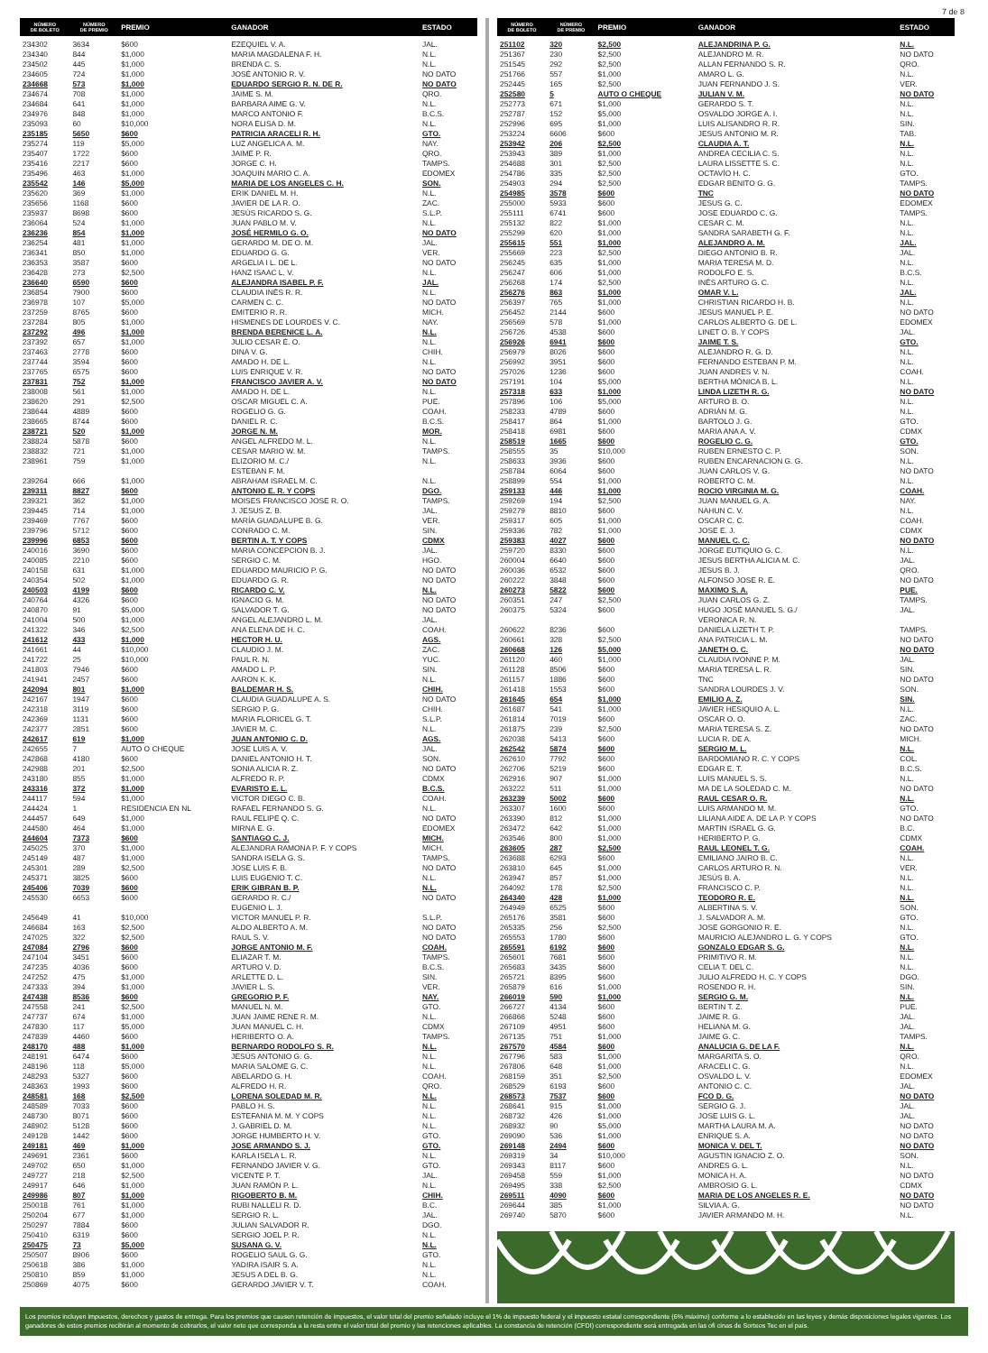7 de 8
| NÚMERO DE BOLETO | NÚMERO DE PREMIO | PREMIO | GANADOR | ESTADO |
| --- | --- | --- | --- | --- |
| 234302 | 3634 | $600 | EZEQUIEL V. A. | JAL. |
| 234340 | 844 | $1,000 | MARIA MAGDALENA F. H. | N.L. |
| 234502 | 445 | $1,000 | BRENDA C. S. | N.L. |
| 234605 | 724 | $1,000 | JOSÉ ANTONIO R. V. | NO DATO |
| 234668 | 573 | $1,000 | EDUARDO SERGIO R. N. DE R. | NO DATO |
| 234674 | 708 | $1,000 | JAIME S. M. | QRO. |
| 234684 | 641 | $1,000 | BARBARA AIME G. V. | N.L. |
| 234976 | 848 | $1,000 | MARCO ANTONIO F. | B.C.S. |
| 235093 | 60 | $10,000 | NORA ELISA D. M. | N.L. |
| 235185 | 5650 | $600 | PATRICIA ARACELI R. H. | GTO. |
| 235274 | 119 | $5,000 | LUZ ANGELICA A. M. | NAY. |
| 235407 | 1722 | $600 | JAIME P. R. | QRO. |
| 235416 | 2217 | $600 | JORGE C. H. | TAMPS. |
| 235496 | 463 | $1,000 | JOAQUIN MARIO C. A. | EDOMEX |
| 235542 | 146 | $5,000 | MARIA DE LOS ANGELES C. H. | SON. |
| 235620 | 369 | $1,000 | ERIK DANIEL M. H. | N.L. |
| 235656 | 1168 | $600 | JAVIER DE LA R. O. | ZAC. |
| 235937 | 8698 | $600 | JESÚS RICARDO S. G. | S.L.P. |
| 236064 | 524 | $1,000 | JUAN PABLO M. V. | N.L. |
| 236236 | 854 | $1,000 | JOSÉ HERMILO G. O. | NO DATO |
| 236254 | 481 | $1,000 | GERARDO M. DE O. M. | JAL. |
| 236341 | 850 | $1,000 | EDUARDO G. G. | VER. |
| 236353 | 3587 | $600 | ARGELIA I L. DE L. | NO DATO |
| 236428 | 273 | $2,500 | HANZ ISAAC L. V. | N.L. |
| 236640 | 6590 | $600 | ALEJANDRA ISABEL P. F. | JAL. |
| 236854 | 7900 | $600 | CLAUDIA INÉS R. R. | N.L. |
| 236978 | 107 | $5,000 | CARMEN C. C. | NO DATO |
| 237259 | 8765 | $600 | EMITERIO R. R. | MICH. |
| 237284 | 805 | $1,000 | HISMENES DE LOURDES V. C. | NAY. |
| 237292 | 496 | $1,000 | BRENDA BERENICE L. A. | N.L. |
| 237392 | 657 | $1,000 | JULIO CESAR É. O. | N.L. |
| 237463 | 2778 | $600 | DINA V. G. | CHIH. |
| 237744 | 3594 | $600 | AMADO H. DE L. | N.L. |
| 237765 | 6575 | $600 | LUIS ENRIQUE V. R. | NO DATO |
| 237831 | 752 | $1,000 | FRANCISCO JAVIER A. V. | NO DATO |
| 238008 | 561 | $1,000 | AMADO H. DE L. | N.L. |
| 238620 | 291 | $2,500 | OSCAR MIGUEL C. A. | PUE. |
| 238644 | 4889 | $600 | ROGELIO G. G. | COAH. |
| 238665 | 8744 | $600 | DANIEL R. C. | B.C.S. |
| 238721 | 520 | $1,000 | JORGE N. M. | MOR. |
| 238824 | 5878 | $600 | ANGEL ALFREDO M. L. | N.L. |
| 238832 | 721 | $1,000 | CESAR MARIO W. M. | TAMPS. |
| 238961 | 759 | $1,000 | ELIZORIO M. C./ | N.L. |
| | | | ESTEBAN F. M. | |
| 239264 | 666 | $1,000 | ABRAHAM ISRAEL M. C. | N.L. |
| 239311 | 8827 | $600 | ANTONIO E. R. Y COPS | DGO. |
| 239321 | 362 | $1,000 | MOISES FRANCISCO JOSE R. O. | TAMPS. |
| 239445 | 714 | $1,000 | J. JESUS Z. B. | JAL. |
| 239469 | 7767 | $600 | MARÍA GUADALUPE B. G. | VER. |
| 239796 | 5712 | $600 | CONRADO C. M. | SIN. |
| 239996 | 6853 | $600 | BERTIN A. T. Y COPS | CDMX |
| 240016 | 3690 | $600 | MARIA CONCEPCION B. J. | JAL. |
| 240085 | 2210 | $600 | SERGIO C. M. | HGO. |
| 240158 | 631 | $1,000 | EDUARDO MAURICIO P. G. | NO DATO |
| 240354 | 502 | $1,000 | EDUARDO G. R. | NO DATO |
| 240503 | 4199 | $600 | RICARDO C. V. | N.L. |
| 240764 | 4326 | $600 | IGNACIO G. M. | NO DATO |
| 240870 | 91 | $5,000 | SALVADOR T. G. | NO DATO |
| 241004 | 500 | $1,000 | ANGEL ALEJANDRO L. M. | JAL. |
| 241322 | 346 | $2,500 | ANA ELENA DE H. C. | COAH. |
| 241612 | 433 | $1,000 | HECTOR H. U. | AGS. |
| 241661 | 44 | $10,000 | CLAUDIO J. M. | ZAC. |
| 241722 | 25 | $10,000 | PAUL R. N. | YUC. |
| 241803 | 7946 | $600 | AMADO L. P. | SIN. |
| 241941 | 2457 | $600 | AARON K. K. | N.L. |
| 242094 | 801 | $1,000 | BALDEMAR H. S. | CHIH. |
| 242167 | 1947 | $600 | CLAUDIA GUADALUPE A. S. | NO DATO |
| 242318 | 3119 | $600 | SERGIO P. G. | CHIH. |
| 242369 | 1131 | $600 | MARIA FLORICEL G. T. | S.L.P. |
| 242377 | 2851 | $600 | JAVIER M. C. | N.L. |
| 242617 | 619 | $1,000 | JUAN ANTONIO C. D. | AGS. |
| 242655 | 7 | AUTO O CHEQUE | JOSE LUIS A. V. | JAL. |
| 242868 | 4180 | $600 | DANIEL ANTONIO H. T. | SON. |
| 242988 | 201 | $2,500 | SONIA ALICIA R. Z. | NO DATO |
| 243180 | 855 | $1,000 | ALFREDO R. P. | CDMX |
| 243316 | 372 | $1,000 | EVARISTO E. L. | B.C.S. |
| 244117 | 594 | $1,000 | VICTOR DIEGO C. B. | COAH. |
| 244424 | 1 | RESIDENCIA EN NL | RAFAEL FERNANDO S. G. | N.L. |
| 244457 | 649 | $1,000 | RAUL FELIPE Q. C. | NO DATO |
| 244580 | 464 | $1,000 | MIRNA E. G. | EDOMEX |
| 244604 | 7373 | $600 | SANTIAGO C. J. | MICH. |
| 245025 | 370 | $1,000 | ALEJANDRA RAMONA P. F. Y COPS | MICH. |
| 245149 | 487 | $1,000 | SANDRA ISELA G. S. | TAMPS. |
| 245301 | 289 | $2,500 | JOSE LUIS F. B. | NO DATO |
| 245371 | 3825 | $600 | LUIS EUGENIO T. C. | N.L. |
| 245406 | 7039 | $600 | ERIK GIBRAN B. P. | N.L. |
| 245530 | 6653 | $600 | GERARDO R. C./ | NO DATO |
| | | | EUGENIO L. J. | |
| 245649 | 41 | $10,000 | VICTOR MANUEL P. R. | S.L.P. |
| 246684 | 163 | $2,500 | ALDO ALBERTO A. M. | NO DATO |
| 247025 | 322 | $2,500 | RAUL S. V. | NO DATO |
| 247084 | 2796 | $600 | JORGE ANTONIO M. F. | COAH. |
| 247104 | 3451 | $600 | ELIAZAR T. M. | TAMPS. |
| 247235 | 4036 | $600 | ARTURO V. D. | B.C.S. |
| 247252 | 475 | $1,000 | ARLETTE D. L. | SIN. |
| 247333 | 394 | $1,000 | JAVIER L. S. | VER. |
| 247438 | 8536 | $600 | GREGORIO P. F. | NAY. |
| 247558 | 241 | $2,500 | MANUEL N. M. | GTO. |
| 247737 | 674 | $1,000 | JUAN JAIME RENE R. M. | N.L. |
| 247830 | 117 | $5,000 | JUAN MANUEL C. H. | CDMX |
| 247839 | 4460 | $600 | HERIBERTO O. A. | TAMPS. |
| 248170 | 488 | $1,000 | BERNARDO RODOLFO S. R. | N.L. |
| 248191 | 6474 | $600 | JESÚS ANTONIO G. G. | N.L. |
| 248196 | 118 | $5,000 | MARIA SALOME G. C. | N.L. |
| 248293 | 5327 | $600 | ABELARDO G. H. | COAH. |
| 248363 | 1993 | $600 | ALFREDO H. R. | QRO. |
| 248581 | 168 | $2,500 | LORENA SOLEDAD M. R. | N.L. |
| 248589 | 7033 | $600 | PABLO H. S. | N.L. |
| 248730 | 8071 | $600 | ESTEFANIA M. M. Y COPS | N.L. |
| 248902 | 5128 | $600 | J. GABRIEL D. M. | N.L. |
| 249128 | 1442 | $600 | JORGE HUMBERTO H. V. | GTO. |
| 249181 | 469 | $1,000 | JOSE ARMANDO S. J. | GTO. |
| 249691 | 2361 | $600 | KARLA ISELA L. R. | N.L. |
| 249702 | 650 | $1,000 | FERNANDO JAVIER V. G. | GTO. |
| 249727 | 218 | $2,500 | VICENTE P. T. | JAL. |
| 249917 | 646 | $1,000 | JUAN RAMÓN P. L. | N.L. |
| 249986 | 807 | $1,000 | RIGOBERTO B. M. | CHIH. |
| 250018 | 761 | $1,000 | RUBI NALLELI R. D. | B.C. |
| 250204 | 677 | $1,000 | SERGIO R. L. | JAL. |
| 250297 | 7884 | $600 | JULIAN SALVADOR R. | DGO. |
| 250410 | 6319 | $600 | SERGIO JOEL P. R. | N.L. |
| 250475 | 73 | $5,000 | SUSANA G. V. | N.L. |
| 250507 | 8906 | $600 | ROGELIO SAUL G. G. | GTO. |
| 250618 | 386 | $1,000 | YADIRA ISAIR S. A. | N.L. |
| 250810 | 859 | $1,000 | JESUS A DEL B. G. | N.L. |
| 250869 | 4075 | $600 | GERARDO JAVIER V. T. | COAH. |
| NÚMERO DE BOLETO | NÚMERO DE PREMIO | PREMIO | GANADOR | ESTADO |
| --- | --- | --- | --- | --- |
| 251102 | 320 | $2,500 | ALEJANDRINA P. G. | N.L. |
| 251367 | 230 | $2,500 | ALEJANDRO M. R. | NO DATO |
| 251545 | 292 | $2,500 | ALLAN FERNANDO S. R. | QRO. |
| 251766 | 557 | $1,000 | AMARO L. G. | N.L. |
| 252445 | 165 | $2,500 | JUAN FERNANDO J. S. | VER. |
| 252580 | 5 | AUTO O CHEQUE | JULIAN V. M. | NO DATO |
| 252773 | 671 | $1,000 | GERARDO S. T. | N.L. |
| 252787 | 152 | $5,000 | OSVALDO JORGE A. I. | N.L. |
| 252996 | 695 | $1,000 | LUIS ALISANDRO R. R. | SIN. |
| 253224 | 6606 | $600 | JESUS ANTONIO M. R. | TAB. |
| 253942 | 206 | $2,500 | CLAUDIA A. T. | N.L. |
| 253943 | 389 | $1,000 | ANDREA CECILIA C. S. | N.L. |
| 254688 | 301 | $2,500 | LAURA LISSETTE S. C. | N.L. |
| 254786 | 335 | $2,500 | OCTAVÍO H. C. | GTO. |
| 254903 | 294 | $2,500 | EDGAR BENITO G. G. | TAMPS. |
| 254985 | 3578 | $600 | TNC | NO DATO |
| 255000 | 5933 | $600 | JESUS G. C. | EDOMEX |
| 255111 | 6741 | $600 | JOSE EDUARDO C. G. | TAMPS. |
| 255132 | 822 | $1,000 | CESAR C. M. | N.L. |
| 255299 | 620 | $1,000 | SANDRA SARABETH G. F. | N.L. |
| 255615 | 551 | $1,000 | ALEJANDRO A. M. | JAL. |
| 255669 | 223 | $2,500 | DIEGO ANTONIO B. R. | JAL. |
| 256245 | 635 | $1,000 | MARIA TERESA M. D. | N.L. |
| 256247 | 606 | $1,000 | RODOLFO E. S. | B.C.S. |
| 256268 | 174 | $2,500 | INÉS ARTURO G. C. | N.L. |
| 256276 | 863 | $1,000 | OMAR V. L. | JAL. |
| 256397 | 765 | $1,000 | CHRISTIAN RICARDO H. B. | N.L. |
| 256452 | 2144 | $600 | JESUS MANUEL P. E. | NO DATO |
| 256569 | 578 | $1,000 | CARLOS ALBERTO G. DE L. | EDOMEX |
| 256726 | 4538 | $600 | LINET O. B. Y COPS | JAL. |
| 256926 | 6941 | $600 | JAIME T. S. | GTO. |
| 256979 | 8026 | $600 | ALEJANDRO R. G. D. | N.L. |
| 256992 | 3951 | $600 | FERNANDO ESTEBAN P. M. | N.L. |
| 257026 | 1236 | $600 | JUAN ANDRES V. N. | COAH. |
| 257191 | 104 | $5,000 | BERTHA MÓNICA B. L. | N.L. |
| 257318 | 633 | $1,000 | LINDA LIZETH R. G. | NO DATO |
| 257896 | 106 | $5,000 | ARTURO B. O. | N.L. |
| 258233 | 4789 | $600 | ADRIÁN M. G. | N.L. |
| 258417 | 864 | $1,000 | BARTOLO J. G. | GTO. |
| 258418 | 6981 | $600 | MARIA ANA A. V. | CDMX |
| 258519 | 1665 | $600 | ROGELIO C. G. | GTO. |
| 258555 | 35 | $10,000 | RUBEN ERNESTO C. P. | SON. |
| 258633 | 3936 | $600 | RUBEN ENCARNACION G. G. | N.L. |
| 258784 | 6064 | $600 | JUAN CARLOS V. G. | NO DATO |
| 258899 | 554 | $1,000 | ROBERTO C. M. | N.L. |
| 259133 | 446 | $1,000 | ROCIO VIRGINIA M. G. | COAH. |
| 259269 | 194 | $2,500 | JUAN MANUEL G. A. | NAY. |
| 259279 | 8810 | $600 | NAHUN C. V. | N.L. |
| 259317 | 605 | $1,000 | OSCAR C. C. | COAH. |
| 259336 | 782 | $1,000 | JOSE E. J. | CDMX |
| 259383 | 4027 | $600 | MANUEL C. C. | NO DATO |
| 259720 | 8330 | $600 | JORGE EUTIQUIO G. C. | N.L. |
| 260004 | 6640 | $600 | JESUS BERTHA ALICIA M. C. | JAL. |
| 260036 | 6532 | $600 | JESUS B. J. | QRO. |
| 260222 | 3848 | $600 | ALFONSO JOSE R. E. | NO DATO |
| 260273 | 5822 | $600 | MAXIMO S. A. | PUE. |
| 260351 | 247 | $2,500 | JUAN CARLOS G. Z. | TAMPS. |
| 260375 | 5324 | $600 | HUGO JOSÉ MANUEL S. G./ | JAL. |
| | | | VERONICA R. N. | |
| 260622 | 8236 | $600 | DANIELA LIZETH T. P. | TAMPS. |
| 260661 | 328 | $2,500 | ANA PATRICIA L. M. | NO DATO |
| 260668 | 126 | $5,000 | JANETH O. C. | NO DATO |
| 261120 | 460 | $1,000 | CLAUDIA IVONNE P. M. | JAL. |
| 261128 | 8506 | $600 | MARIA TERESA L. R. | SIN. |
| 261157 | 1886 | $600 | TNC | NO DATO |
| 261418 | 1553 | $600 | SANDRA LOURDES J. V. | SON. |
| 261645 | 654 | $1,000 | EMILIO A. Z. | SIN. |
| 261687 | 541 | $1,000 | JAVIER HESIQUIO A. L. | N.L. |
| 261814 | 7019 | $600 | OSCAR O. O. | ZAC. |
| 261875 | 239 | $2,500 | MARIA TERESA S. Z. | NO DATO |
| 262038 | 5413 | $600 | LUCIA R. DE A. | MICH. |
| 262542 | 5874 | $600 | SERGIO M. L. | N.L. |
| 262610 | 7792 | $600 | BARDOMIANO R. C. Y COPS | COL. |
| 262706 | 5219 | $600 | EDGAR E. T. | B.C.S. |
| 262916 | 907 | $1,000 | LUIS MANUEL S. S. | N.L. |
| 263222 | 511 | $1,000 | MA DE LA SOLEDAD C. M. | NO DATO |
| 263239 | 5002 | $600 | RAUL CESAR O. R. | N.L. |
| 263307 | 1600 | $600 | LUIS ARMANDO M. M. | GTO. |
| 263390 | 812 | $1,000 | LILIANA AIDE A. DE LA P. Y COPS | NO DATO |
| 263472 | 642 | $1,000 | MARTIN ISRAEL G. G. | B.C. |
| 263546 | 800 | $1,000 | HERIBERTO P. G. | CDMX |
| 263605 | 287 | $2,500 | RAUL LEONEL T. G. | COAH. |
| 263688 | 6293 | $600 | EMILIANO JAIRO B. C. | N.L. |
| 263810 | 645 | $1,000 | CARLOS ARTURO R. N. | VER. |
| 263947 | 857 | $1,000 | JESÚS B. A. | N.L. |
| 264092 | 178 | $2,500 | FRANCISCO C. P. | N.L. |
| 264340 | 428 | $1,000 | TEODORO R. E. | N.L. |
| 264949 | 6525 | $600 | ALBERTINA S. V. | SON. |
| 265176 | 3581 | $600 | J. SALVADOR A. M. | GTO. |
| 265335 | 256 | $2,500 | JOSE GORGONIO R. E. | N.L. |
| 265553 | 1780 | $600 | MAURICIO ALEJANDRO L. G. Y COPS | GTO. |
| 265591 | 6192 | $600 | GONZALO EDGAR S. G. | N.L. |
| 265601 | 7681 | $600 | PRIMITIVO R. M. | N.L. |
| 265683 | 3435 | $600 | CELIA T. DEL C. | N.L. |
| 265721 | 8395 | $600 | JULIO ALFREDO H. C. Y COPS | DGO. |
| 265879 | 616 | $1,000 | ROSENDO R. H. | SIN. |
| 266019 | 590 | $1,000 | SERGIO G. M. | N.L. |
| 266727 | 4134 | $600 | BERTIN T. Z. | PUE. |
| 266866 | 5248 | $600 | JAIME R. G. | JAL. |
| 267109 | 4951 | $600 | HELIANA M. G. | JAL. |
| 267135 | 751 | $1,000 | JAIME G. C. | TAMPS. |
| 267570 | 4584 | $600 | ANALUCIA G. DE LA F. | N.L. |
| 267796 | 583 | $1,000 | MARGARITA S. O. | QRO. |
| 267806 | 648 | $1,000 | ARACELI C. G. | N.L. |
| 268159 | 351 | $2,500 | OSVALDO L. V. | EDOMEX |
| 268529 | 6193 | $600 | ANTONIO C. C. | JAL. |
| 268573 | 7537 | $600 | FCO D. G. | NO DATO |
| 268641 | 915 | $1,000 | SERGIO G. J. | JAL. |
| 268732 | 426 | $1,000 | JOSE LUIS G. L. | JAL. |
| 268932 | 90 | $5,000 | MARTHA LAURA M. A. | NO DATO |
| 269090 | 536 | $1,000 | ENRIQUE S. A. | NO DATO |
| 269148 | 2494 | $600 | MONICA V. DEL T. | NO DATO |
| 269319 | 34 | $10,000 | AGUSTIN IGNACIO Z. O. | SON. |
| 269343 | 8117 | $600 | ANDRES G. L. | N.L. |
| 269458 | 559 | $1,000 | MONICA H. A. | NO DATO |
| 269495 | 338 | $2,500 | AMBROSIO G. L. | CDMX |
| 269511 | 4090 | $600 | MARIA DE LOS ANGELES R. E. | NO DATO |
| 269644 | 385 | $1,000 | SILVIA A. G. | NO DATO |
| 269740 | 5870 | $600 | JAVIER ARMANDO M. H. | N.L. |
Los premios incluyen impuestos, derechos y gastos de entrega. Para los premios que causen retención de impuestos, el valor total del premio señalado incluye el 1% de impuesto federal y el impuesto estatal correspondiente (6% máximo) conforme a lo establecido en las leyes y demás disposiciones legales vigentes. Los ganadores de estos premios recibirán al momento de cobrarlos, el valor neto que corresponda a la resta entre el valor total del premio y las retenciones aplicables. La constancia de retención (CFDI) correspondiente será entregada en las ofi cinas de Sorteos Tec en el país.